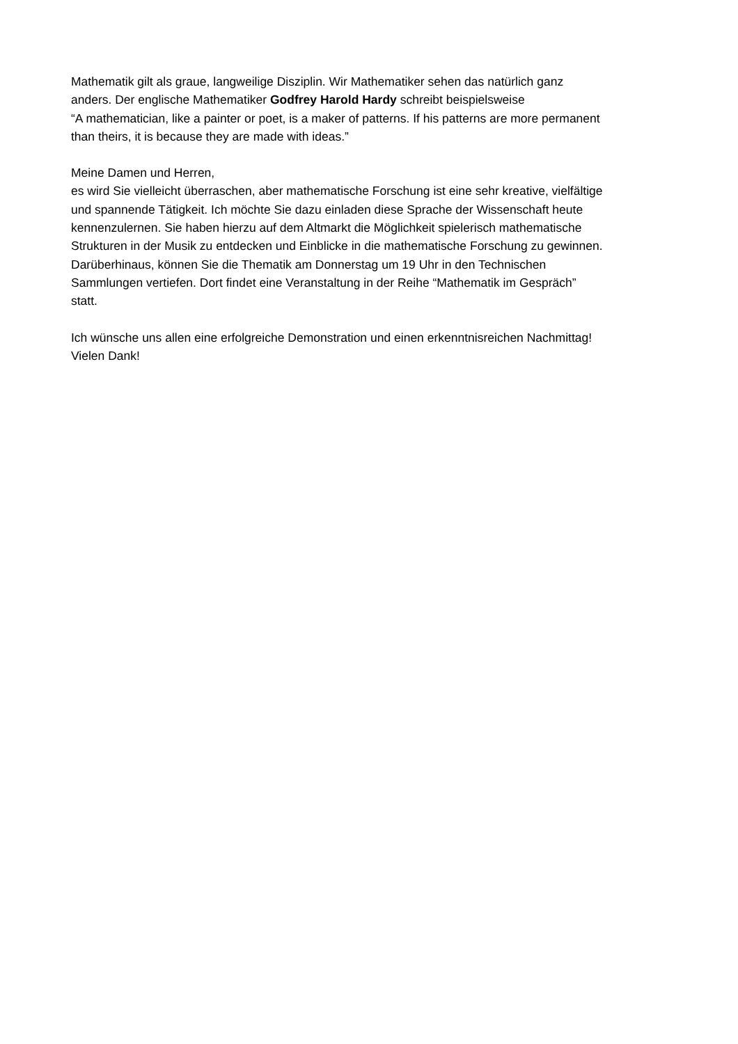Mathematik gilt als graue, langweilige Disziplin. Wir Mathematiker sehen das natürlich ganz
anders. Der englische Mathematiker Godfrey Harold Hardy schreibt beispielsweise
“A mathematician, like a painter or poet, is a maker of patterns. If his patterns are more permanent
than theirs, it is because they are made with ideas.”
Meine Damen und Herren,
es wird Sie vielleicht überraschen, aber mathematische Forschung ist eine sehr kreative, vielfältige
und spannende Tätigkeit. Ich möchte Sie dazu einladen diese Sprache der Wissenschaft heute
kennenzulernen. Sie haben hierzu auf dem Altmarkt die Möglichkeit spielerisch mathematische
Strukturen in der Musik zu entdecken und Einblicke in die mathematische Forschung zu gewinnen.
Darüberhinaus, können Sie die Thematik am Donnerstag um 19 Uhr in den Technischen
Sammlungen vertiefen. Dort findet eine Veranstaltung in der Reihe “Mathematik im Gespräch”
statt.
Ich wünsche uns allen eine erfolgreiche Demonstration und einen erkenntnisreichen Nachmittag!
Vielen Dank!